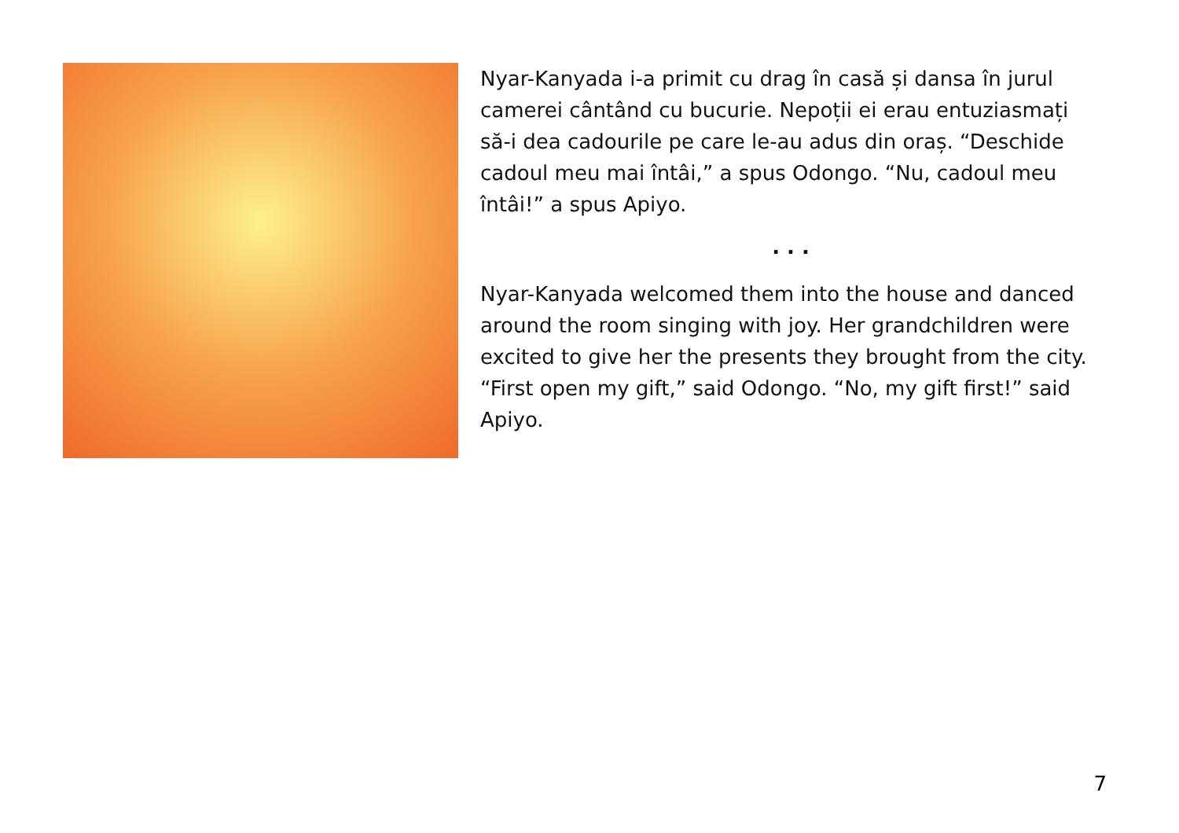Nyar-Kanyada i-a primit cu drag în casă și dansa în jurul camerei cântând cu bucurie. Nepoții ei erau entuziasmați să-i dea cadourile pe care le-au adus din oraș. “Deschide cadoul meu mai întâi,” a spus Odongo. “Nu, cadoul meu întâi!” a spus Apiyo.
. . .
Nyar-Kanyada welcomed them into the house and danced around the room singing with joy. Her grandchildren were excited to give her the presents they brought from the city. “First open my gift,” said Odongo. “No, my gift first!” said Apiyo.
7